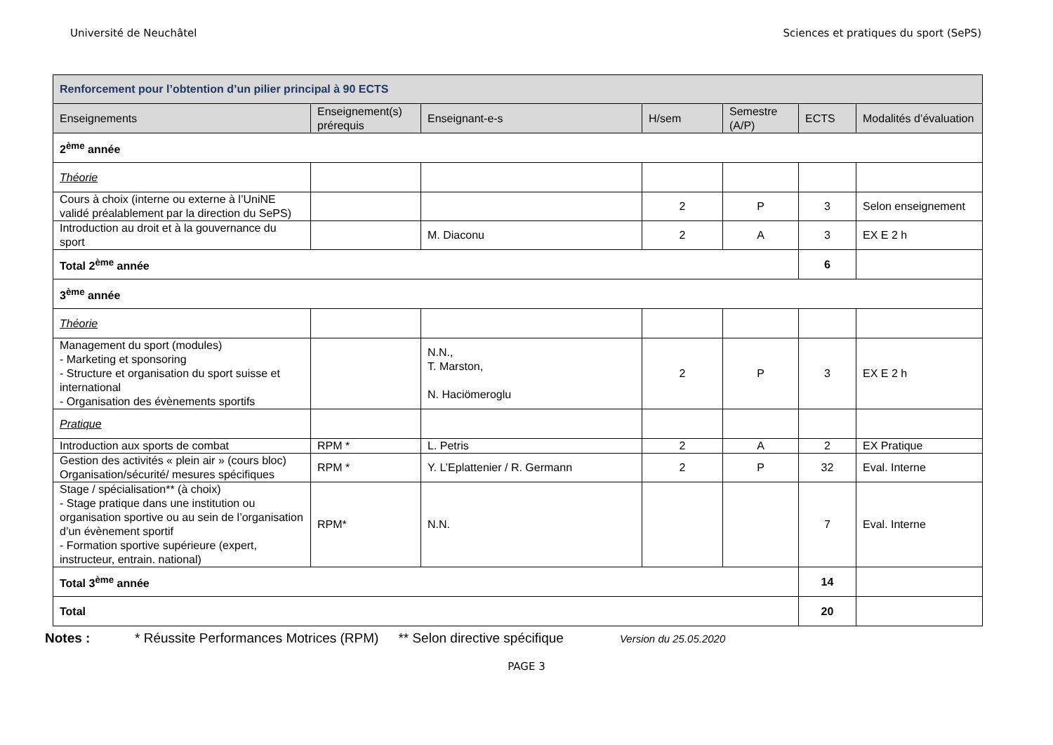Université de Neuchâtel Sciences et pratiques du sport (SePS)
| Renforcement pour l’obtention d’un pilier principal à 90 ECTS | | | | | | |
| --- | --- | --- | --- | --- | --- | --- |
| Enseignements | Enseignement(s) prérequis | Enseignant-e-s | H/sem | Semestre (A/P) | ECTS | Modalités d’évaluation |
| 2<sup>ème</sup> année | | | | | | |
| Théorie | | | | | | |
| Cours à choix (interne ou externe à l’UniNE validé préalablement par la direction du SePS) | | | 2 | P | 3 | Selon enseignement |
| Introduction au droit et à la gouvernance du sport | | M. Diaconu | 2 | A | 3 | EX E 2 h |
| Total 2<sup>ème</sup> année | | | | | 6 | |
| 3<sup>ème</sup> année | | | | | | |
| Théorie | | | | | | |
| Management du sport (modules) - Marketing et sponsoring - Structure et organisation du sport suisse et international - Organisation des évènements sportifs | | N.N., T. Marston, N. Haciömeroglu | 2 | P | 3 | EX E 2 h |
| Pratique | | | | | | |
| Introduction aux sports de combat | RPM * | L. Petris | 2 | A | 2 | EX Pratique |
| Gestion des activités « plein air » (cours bloc) Organisation/sécurité/ mesures spécifiques | RPM * | Y. L’Eplattenier / R. Germann | 2 | P | 32 | Eval. Interne |
| Stage / spécialisation** (à choix) - Stage pratique dans une institution ou organisation sportive ou au sein de l’organisation d’un évènement sportif - Formation sportive supérieure (expert, instructeur, entrain. national) | RPM* | N.N. | | | 7 | Eval. Interne |
| Total 3<sup>ème</sup> année | | | | | 14 | |
| Total | | | | | 20 | |
Notes : * Réussite Performances Motrices (RPM) ** Selon directive spécifique Version du 25.05.2020
PAGE 3